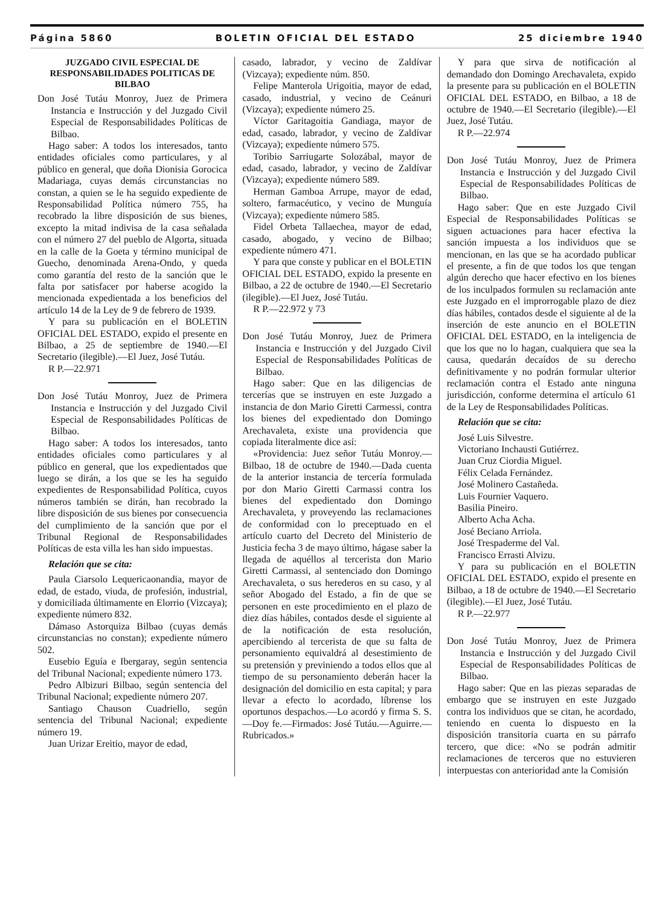Página 5860 BOLETIN OFICIAL DEL ESTADO 25 diciembre 1940
JUZGADO CIVIL ESPECIAL DE RESPONSABILIDADES POLITICAS DE BILBAO
Don José Tutáu Monroy, Juez de Primera Instancia e Instrucción y del Juzgado Civil Especial de Responsabilidades Políticas de Bilbao.
Hago saber: A todos los interesados, tanto entidades oficiales como particulares, y al público en general, que doña Dionisia Gorocica Madariaga, cuyas demás circunstancias no constan, a quien se le ha seguido expediente de Responsabilidad Política número 755, ha recobrado la libre disposición de sus bienes, excepto la mitad indivisa de la casa señalada con el número 27 del pueblo de Algorta, situada en la calle de la Goeta y término municipal de Guecho, denominada Arena-Ondo, y queda como garantía del resto de la sanción que le falta por satisfacer por haberse acogido la mencionada expedientada a los beneficios del artículo 14 de la Ley de 9 de febrero de 1939.
Y para su publicación en el BOLETIN OFICIAL DEL ESTADO, expido el presente en Bilbao, a 25 de septiembre de 1940.—El Secretario (ilegible).—El Juez, José Tutáu.
R P.—22.971
Don José Tutáu Monroy, Juez de Primera Instancia e Instrucción y del Juzgado Civil Especial de Responsabilidades Políticas de Bilbao.
Hago saber: A todos los interesados, tanto entidades oficiales como particulares y al público en general, que los expedientados que luego se dirán, a los que se les ha seguido expedientes de Responsabilidad Política, cuyos números también se dirán, han recobrado la libre disposición de sus bienes por consecuencia del cumplimiento de la sanción que por el Tribunal Regional de Responsabilidades Políticas de esta villa les han sido impuestas.
Relación que se cita:
Paula Ciarsolo Lequericaonandia, mayor de edad, de estado, viuda, de profesión, industrial, y domiciliada últimamente en Elorrio (Vizcaya); expediente número 832.
Dámaso Astorquiza Bilbao (cuyas demás circunstancias no constan); expediente número 502.
Eusebio Eguía e Ibergaray, según sentencia del Tribunal Nacional; expediente número 173.
Pedro Albizuri Bilbao, según sentencia del Tribunal Nacional; expediente número 207.
Santiago Chauson Cuadriello, según sentencia del Tribunal Nacional; expediente número 19.
Juan Urizar Ereitio, mayor de edad,
casado, labrador, y vecino de Zaldívar (Vizcaya); expediente núm. 850.
Felipe Manterola Urigoitia, mayor de edad, casado, industrial, y vecino de Ceánuri (Vizcaya); expediente número 25.
Víctor Garitagoitia Gandiaga, mayor de edad, casado, labrador, y vecino de Zaldívar (Vizcaya); expediente número 575.
Toribio Sarriugarte Solozábal, mayor de edad, casado, labrador, y vecino de Zaldívar (Vizcaya); expediente número 589.
Herman Gamboa Arrupe, mayor de edad, soltero, farmacéutico, y vecino de Munguía (Vizcaya); expediente número 585.
Fidel Orbeta Tallaechea, mayor de edad, casado, abogado, y vecino de Bilbao; expediente número 471.
Y para que conste y publicar en el BOLETIN OFICIAL DEL ESTADO, expido la presente en Bilbao, a 22 de octubre de 1940.—El Secretario (ilegible).—El Juez, José Tutáu.
R P.—22.972 y 73
Don José Tutáu Monroy, Juez de Primera Instancia e Instrucción y del Juzgado Civil Especial de Responsabilidades Políticas de Bilbao.
Hago saber: Que en las diligencias de tercerías que se instruyen en este Juzgado a instancia de don Mario Giretti Carmessi, contra los bienes del expedientado don Domingo Arechavaleta, existe una providencia que copiada literalmente dice así:
«Providencia: Juez señor Tutáu Monroy.—Bilbao, 18 de octubre de 1940.—Dada cuenta de la anterior instancia de tercería formulada por don Mario Giretti Carmassi contra los bienes del expedientado don Domingo Arechavaleta, y proveyendo las reclamaciones de conformidad con lo preceptuado en el artículo cuarto del Decreto del Ministerio de Justicia fecha 3 de mayo último, hágase saber la llegada de aquéllos al tercerista don Mario Giretti Carmassi, al sentenciado don Domingo Arechavaleta, o sus herederos en su caso, y al señor Abogado del Estado, a fin de que se personen en este procedimiento en el plazo de diez días hábiles, contados desde el siguiente al de la notificación de esta resolución, apercibiendo al tercerista de que su falta de personamiento equivaldrá al desestimiento de su pretensión y previniendo a todos ellos que al tiempo de su personamiento deberán hacer la designación del domicilio en esta capital; y para llevar a efecto lo acordado, líbrense los oportunos despachos.—Lo acordó y firma S. S.—Doy fe.—Firmados: José Tutáu.—Aguirre.—Rubricados.»
Y para que sirva de notificación al demandado don Domingo Arechavaleta, expido la presente para su publicación en el BOLETIN OFICIAL DEL ESTADO, en Bilbao, a 18 de octubre de 1940.—El Secretario (ilegible).—El Juez, José Tutáu.
R P.—22.974
Don José Tutáu Monroy, Juez de Primera Instancia e Instrucción y del Juzgado Civil Especial de Responsabilidades Políticas de Bilbao.
Hago saber: Que en este Juzgado Civil Especial de Responsabilidades Políticas se siguen actuaciones para hacer efectiva la sanción impuesta a los individuos que se mencionan, en las que se ha acordado publicar el presente, a fin de que todos los que tengan algún derecho que hacer efectivo en los bienes de los inculpados formulen su reclamación ante este Juzgado en el improrrogable plazo de diez días hábiles, contados desde el siguiente al de la inserción de este anuncio en el BOLETIN OFICIAL DEL ESTADO, en la inteligencia de que los que no lo hagan, cualquiera que sea la causa, quedarán decaídos de su derecho definitivamente y no podrán formular ulterior reclamación contra el Estado ante ninguna jurisdicción, conforme determina el artículo 61 de la Ley de Responsabilidades Políticas.
Relación que se cita:
José Luis Silvestre.
Victoriano Inchausti Gutiérrez.
Juan Cruz Ciordia Miguel.
Félix Celada Fernández.
José Molinero Castañeda.
Luis Fournier Vaquero.
Basilia Pineiro.
Alberto Acha Acha.
José Beciano Arriola.
José Trespaderme del Val.
Francisco Errasti Alvizu.
Y para su publicación en el BOLETIN OFICIAL DEL ESTADO, expido el presente en Bilbao, a 18 de octubre de 1940.—El Secretario (ilegible).—El Juez, José Tutáu.
R P.—22.977
Don José Tutáu Monroy, Juez de Primera Instancia e Instrucción y del Juzgado Civil Especial de Responsabilidades Políticas de Bilbao.
Hago saber: Que en las piezas separadas de embargo que se instruyen en este Juzgado contra los individuos que se citan, he acordado, teniendo en cuenta lo dispuesto en la disposición transitoria cuarta en su párrafo tercero, que dice: «No se podrán admitir reclamaciones de terceros que no estuvieren interpuestas con anterioridad ante la Comisión